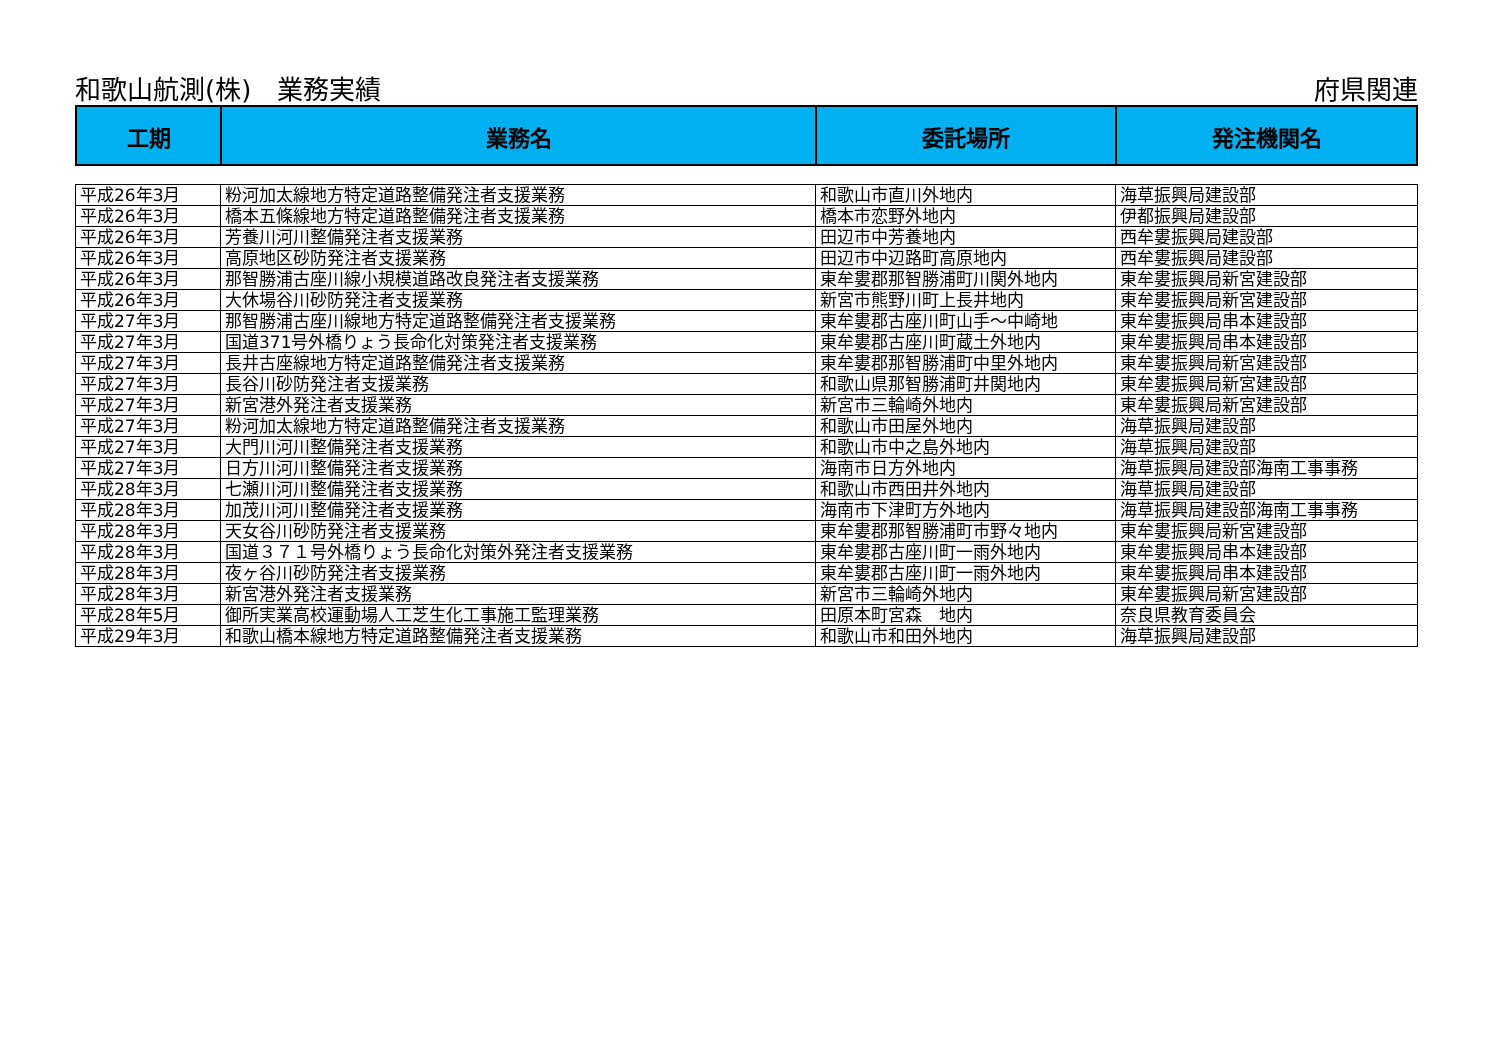和歌山航測(株)　業務実績 府県関連
| 工期 | 業務名 | 委託場所 | 発注機関名 |
| --- | --- | --- | --- |
| 平成26年3月 | 粉河加太線地方特定道路整備発注者支援業務 | 和歌山市直川外地内 | 海草振興局建設部 |
| 平成26年3月 | 橋本五條線地方特定道路整備発注者支援業務 | 橋本市恋野外地内 | 伊都振興局建設部 |
| 平成26年3月 | 芳養川河川整備発注者支援業務 | 田辺市中芳養地内 | 西牟婁振興局建設部 |
| 平成26年3月 | 高原地区砂防発注者支援業務 | 田辺市中辺路町高原地内 | 西牟婁振興局建設部 |
| 平成26年3月 | 那智勝浦古座川線小規模道路改良発注者支援業務 | 東牟婁郡那智勝浦町川関外地内 | 東牟婁振興局新宮建設部 |
| 平成26年3月 | 大休場谷川砂防発注者支援業務 | 新宮市熊野川町上長井地内 | 東牟婁振興局新宮建設部 |
| 平成27年3月 | 那智勝浦古座川線地方特定道路整備発注者支援業務 | 東牟婁郡古座川町山手～中崎地 | 東牟婁振興局串本建設部 |
| 平成27年3月 | 国道371号外橋りょう長命化対策発注者支援業務 | 東牟婁郡古座川町蔵土外地内 | 東牟婁振興局串本建設部 |
| 平成27年3月 | 長井古座線地方特定道路整備発注者支援業務 | 東牟婁郡那智勝浦町中里外地内 | 東牟婁振興局新宮建設部 |
| 平成27年3月 | 長谷川砂防発注者支援業務 | 和歌山県那智勝浦町井関地内 | 東牟婁振興局新宮建設部 |
| 平成27年3月 | 新宮港外発注者支援業務 | 新宮市三輪崎外地内 | 東牟婁振興局新宮建設部 |
| 平成27年3月 | 粉河加太線地方特定道路整備発注者支援業務 | 和歌山市田屋外地内 | 海草振興局建設部 |
| 平成27年3月 | 大門川河川整備発注者支援業務 | 和歌山市中之島外地内 | 海草振興局建設部 |
| 平成27年3月 | 日方川河川整備発注者支援業務 | 海南市日方外地内 | 海草振興局建設部海南工事事務 |
| 平成28年3月 | 七瀬川河川整備発注者支援業務 | 和歌山市西田井外地内 | 海草振興局建設部 |
| 平成28年3月 | 加茂川河川整備発注者支援業務 | 海南市下津町方外地内 | 海草振興局建設部海南工事事務 |
| 平成28年3月 | 天女谷川砂防発注者支援業務 | 東牟婁郡那智勝浦町市野々地内 | 東牟婁振興局新宮建設部 |
| 平成28年3月 | 国道３７１号外橋りょう長命化対策外発注者支援業務 | 東牟婁郡古座川町一雨外地内 | 東牟婁振興局串本建設部 |
| 平成28年3月 | 夜ヶ谷川砂防発注者支援業務 | 東牟婁郡古座川町一雨外地内 | 東牟婁振興局串本建設部 |
| 平成28年3月 | 新宮港外発注者支援業務 | 新宮市三輪崎外地内 | 東牟婁振興局新宮建設部 |
| 平成28年5月 | 御所実業高校運動場人工芝生化工事施工監理業務 | 田原本町宮森 地内 | 奈良県教育委員会 |
| 平成29年3月 | 和歌山橋本線地方特定道路整備発注者支援業務 | 和歌山市和田外地内 | 海草振興局建設部 |